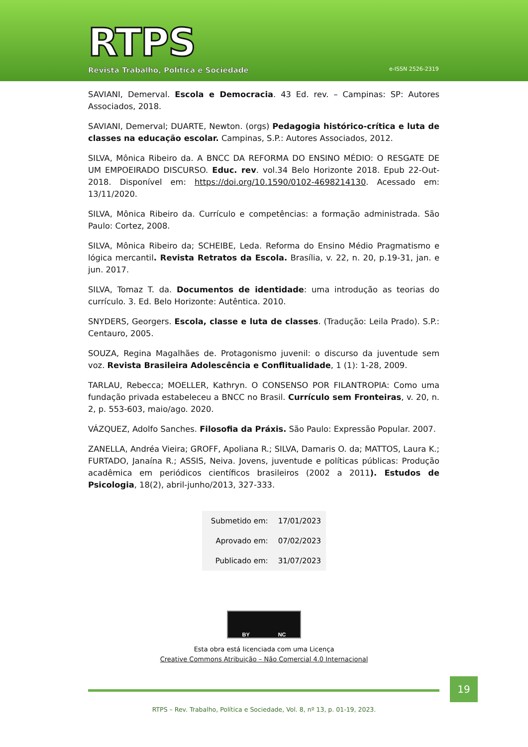RTPS
Revista Trabalho, Política e Sociedade
e-ISSN 2526-2319
SAVIANI, Demerval. Escola e Democracia. 43 Ed. rev. – Campinas: SP: Autores Associados, 2018.
SAVIANI, Demerval; DUARTE, Newton. (orgs) Pedagogia histórico-crítica e luta de classes na educação escolar. Campinas, S.P.: Autores Associados, 2012.
SILVA, Mônica Ribeiro da. A BNCC DA REFORMA DO ENSINO MÉDIO: O RESGATE DE UM EMPOEIRADO DISCURSO. Educ. rev. vol.34 Belo Horizonte 2018. Epub 22-Out-2018. Disponível em: https://doi.org/10.1590/0102-4698214130. Acessado em: 13/11/2020.
SILVA, Mônica Ribeiro da. Currículo e competências: a formação administrada. São Paulo: Cortez, 2008.
SILVA, Mônica Ribeiro da; SCHEIBE, Leda. Reforma do Ensino Médio Pragmatismo e lógica mercantil. Revista Retratos da Escola. Brasília, v. 22, n. 20, p.19-31, jan. e jun. 2017.
SILVA, Tomaz T. da. Documentos de identidade: uma introdução as teorias do currículo. 3. Ed. Belo Horizonte: Autêntica. 2010.
SNYDERS, Georgers. Escola, classe e luta de classes. (Tradução: Leila Prado). S.P.: Centauro, 2005.
SOUZA, Regina Magalhães de. Protagonismo juvenil: o discurso da juventude sem voz. Revista Brasileira Adolescência e Conflitualidade, 1 (1): 1-28, 2009.
TARLAU, Rebecca; MOELLER, Kathryn. O CONSENSO POR FILANTROPIA: Como uma fundação privada estabeleceu a BNCC no Brasil. Currículo sem Fronteiras, v. 20, n. 2, p. 553-603, maio/ago. 2020.
VÁZQUEZ, Adolfo Sanches. Filosofia da Práxis. São Paulo: Expressão Popular. 2007.
ZANELLA, Andréa Vieira; GROFF, Apoliana R.; SILVA, Damaris O. da; MATTOS, Laura K.; FURTADO, Janaína R.; ASSIS, Neiva. Jovens, juventude e políticas públicas: Produção acadêmica em periódicos científicos brasileiros (2002 a 2011). Estudos de Psicologia, 18(2), abril-junho/2013, 327-333.
| Submetido em: | 17/01/2023 |
| Aprovado em: | 07/02/2023 |
| Publicado em: | 31/07/2023 |
BY NC
Esta obra está licenciada com uma Licença
Creative Commons Atribuição – Não Comercial 4.0 Internacional
RTPS – Rev. Trabalho, Política e Sociedade, Vol. 8, nº 13, p. 01-19, 2023.
19